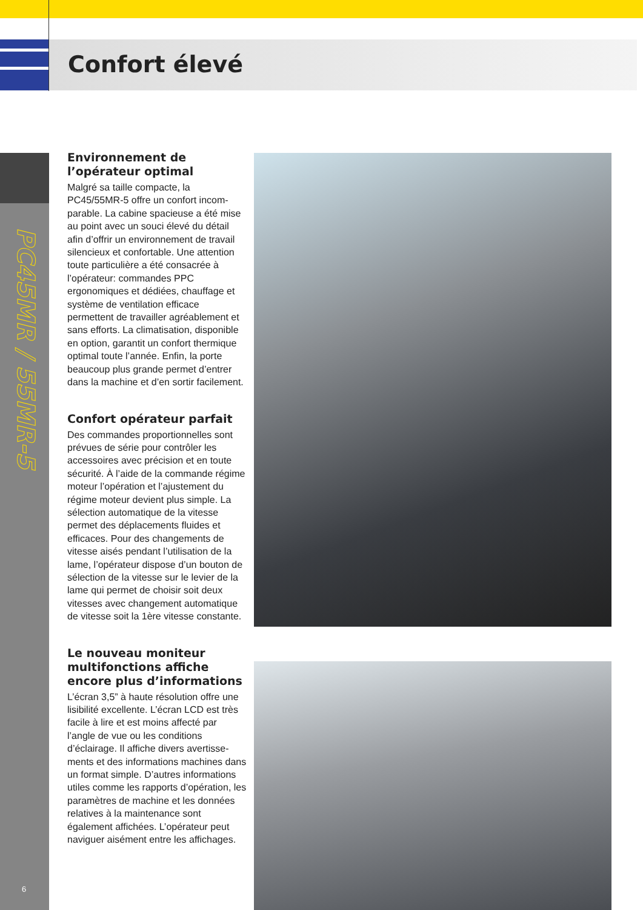Confort élevé
PC45MR / 55MR-5
6
Environnement de l’opérateur optimal
Malgré sa taille compacte, la PC45/55MR-5 offre un confort incom­parable. La cabine spacieuse a été mise au point avec un souci élevé du détail afin d’offrir un environnement de travail silencieux et confortable. Une attention toute particulière a été consacrée à l’opérateur: commandes PPC ergonomiques et dédiées, chauf­fage et système de ventilation efficace permettent de travailler agréablement et sans efforts. La climatisation, dis­ponible en option, garantit un confort thermique optimal toute l’année. Enfin, la porte beaucoup plus grande permet d’entrer dans la machine et d’en sortir facilement.
Confort opérateur parfait
Des commandes proportionnelles sont prévues de série pour contrôler les accessoires avec précision et en toute sécurité. À l’aide de la commande régime moteur l’opération et l’ajuste­ment du régime moteur devient plus simple. La sélection automatique de la vitesse permet des déplacements fluides et efficaces. Pour des change­ments de vitesse aisés pendant l’utili­sation de la lame, l’opérateur dispose d’un bouton de sélection de la vitesse sur le levier de la lame qui permet de choisir soit deux vitesses avec chan­gement automatique de vitesse soit la 1ère vitesse constante.
Le nouveau moniteur multifonctions affiche encore plus d’informations
L’écran 3,5” à haute résolution offre une lisibilité excellente. L’écran LCD est très facile à lire et est moins affec­té par l’angle de vue ou les conditions d’éclairage. Il affiche divers avertisse­ments et des informations machines dans un format simple. D’autres informations utiles comme les rap­ports d’opération, les paramètres de machine et les données relatives à la maintenance sont également affichées. L’opérateur peut naviguer aisément entre les affichages.